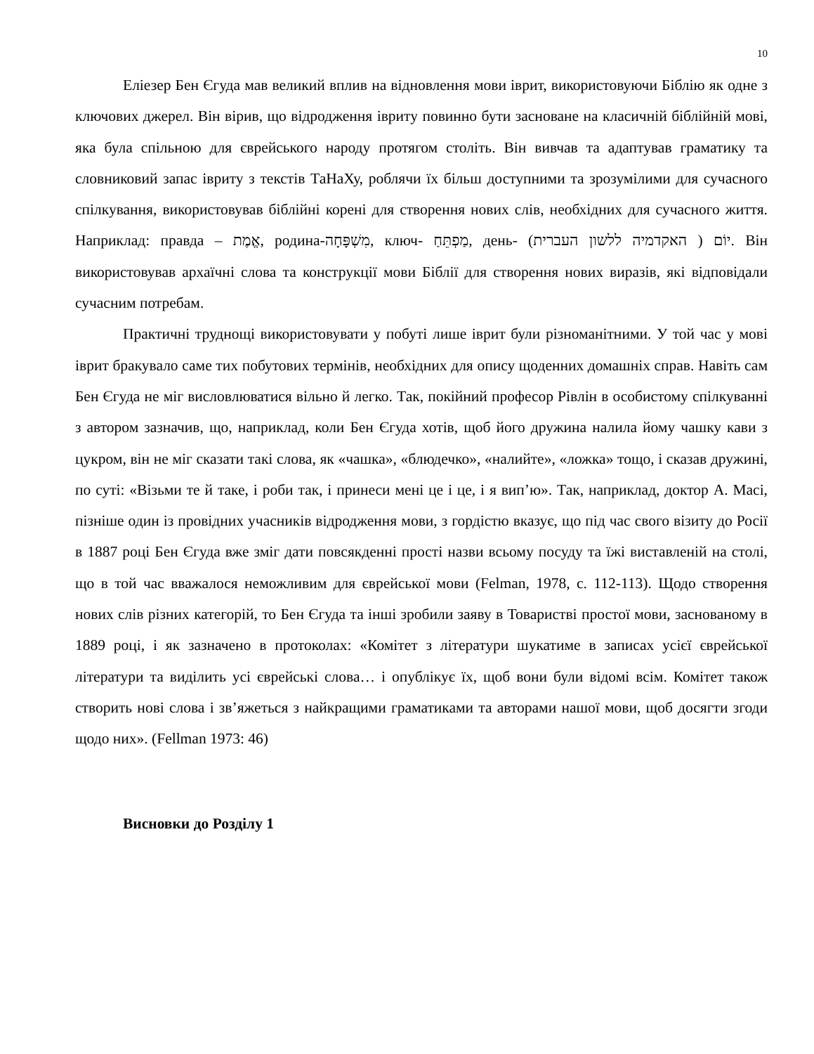10
Еліезер Бен Єгуда мав великий вплив на відновлення мови іврит, використовуючи Біблію як одне з ключових джерел. Він вірив, що відродження івриту повинно бути засноване на класичній біблійній мові, яка була спільною для єврейського народу протягом століть. Він вивчав та адаптував граматику та словниковий запас івриту з текстів ТаНаХу, роблячи їх більш доступними та зрозумілими для сучасного спілкування, використовував біблійні корені для створення нових слів, необхідних для сучасного життя. Наприклад: правда – אֱמֶת, родина-מִשְׁפָּחָה, ключ- מַפְתֵּחַ, день- יוֹם ( האקדמיה ללשון העברית). Він використовував архаїчні слова та конструкції мови Біблії для створення нових виразів, які відповідали сучасним потребам.
Практичні труднощі використовувати у побуті лише іврит були різноманітними. У той час у мові іврит бракувало саме тих побутових термінів, необхідних для опису щоденних домашніх справ. Навіть сам Бен Єгуда не міг висловлюватися вільно й легко. Так, покійний професор Рівлін в особистому спілкуванні з автором зазначив, що, наприклад, коли Бен Єгуда хотів, щоб його дружина налила йому чашку кави з цукром, він не міг сказати такі слова, як «чашка», «блюдечко», «налийте», «ложка» тощо, і сказав дружині, по суті: «Візьми те й таке, і роби так, і принеси мені це і це, і я вип’ю». Так, наприклад, доктор А. Масі, пізніше один із провідних учасників відродження мови, з гордістю вказує, що під час свого візиту до Росії в 1887 році Бен Єгуда вже зміг дати повсякденні прості назви всьому посуду та їжі виставленій на столі, що в той час вважалося неможливим для єврейської мови (Felman, 1978, с. 112-113). Щодо створення нових слів різних категорій, то Бен Єгуда та інші зробили заяву в Товаристві простої мови, заснованому в 1889 році, і як зазначено в протоколах: «Комітет з літератури шукатиме в записах усієї єврейської літератури та виділить усі єврейські слова… і опублікує їх, щоб вони були відомі всім. Комітет також створить нові слова і зв’яжеться з найкращими граматиками та авторами нашої мови, щоб досягти згоди щодо них». (Fellman 1973: 46)
Висновки до Розділу 1